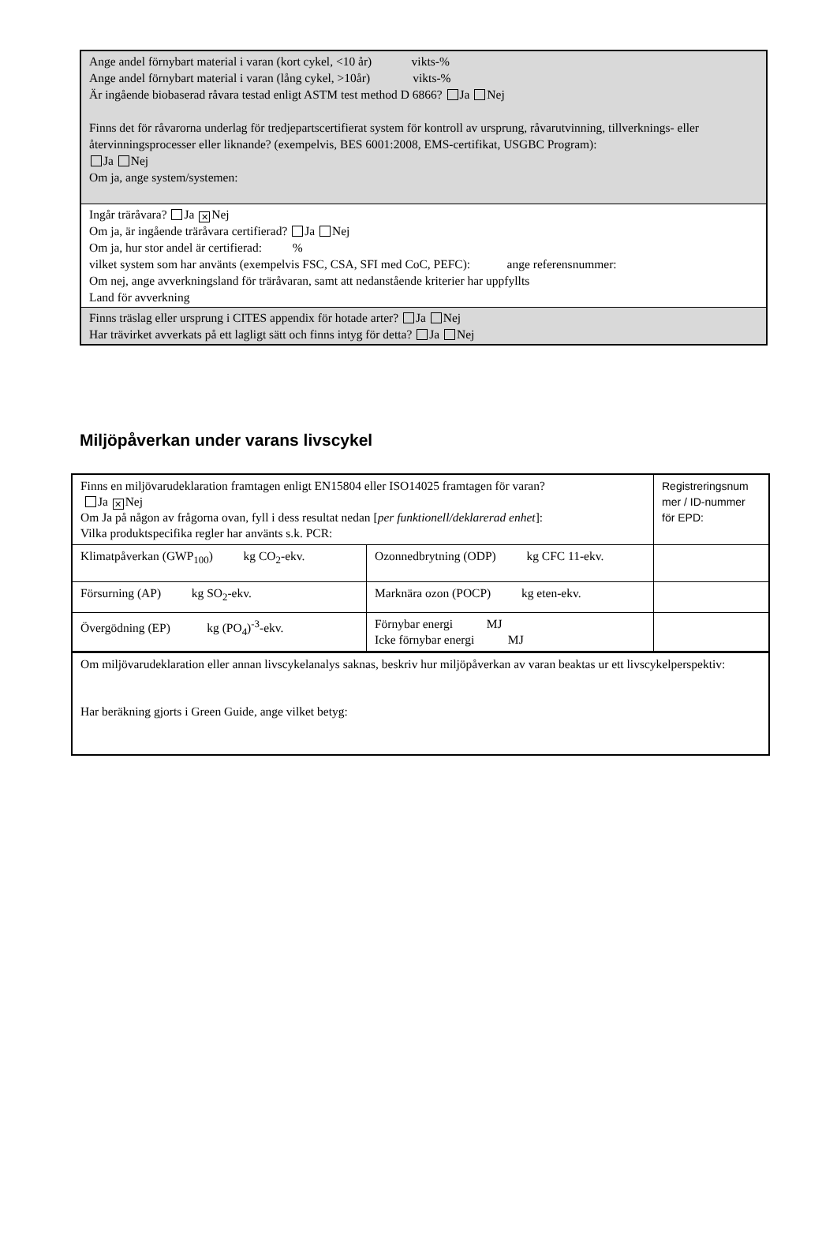| Ange andel förnybart material i varan (kort cykel, <10 år) vikts-% Ange andel förnybart material i varan (lång cykel, >10år) vikts-% Är ingående biobaserad råvara testad enligt ASTM test method D 6866? Ja Nej Finns det för råvarorna underlag för tredjepartscertifierat system för kontroll av ursprung, råvarutvinning, tillverknings- eller återvinningsprocesser eller liknande? (exempelvis, BES 6001:2008, EMS-certifikat, USGBC Program): Ja Nej Om ja, ange system/systemen: |
| Ingår träråvara? Ja ✕ Nej Om ja, är ingående träråvara certifierad? Ja Nej Om ja, hur stor andel är certifierad: % vilket system som har använts (exempelvis FSC, CSA, SFI med CoC, PEFC): ange referensnummer: Om nej, ange avverkningsland för träråvaran, samt att nedanstående kriterier har uppfyllts Land för avverkning |
| Finns träslag eller ursprung i CITES appendix för hotade arter? Ja Nej Har trävirket avverkats på ett lagligt sätt och finns intyg för detta? Ja Nej |
Miljöpåverkan under varans livscykel
| Finns en miljövarudeklaration framtagen enligt EN15804 eller ISO14025 framtagen för varan? Ja ✕ Nej Om Ja på någon av frågorna ovan, fyll i dess resultat nedan [ per funktionell/deklarerad enhet ]: Vilka produktspecifika regler har använts s.k. PCR: | | Registreringsnum mer / ID-nummer för EPD: |
| Klimatpåverkan (GWP<sub>100</sub>) kg CO<sub>2</sub>-ekv. | Ozonnedbrytning (ODP) kg CFC 11-ekv. | |
| Försurning (AP) kg SO<sub>2</sub>-ekv. | Marknära ozon (POCP) kg eten-ekv. | |
| Övergödning (EP) kg (PO<sub>4</sub>)<sup>-3</sup>-ekv. | Förnybar energi MJ Icke förnybar energi MJ | |
| Om miljövarudeklaration eller annan livscykelanalys saknas, beskriv hur miljöpåverkan av varan beaktas ur ett livscykelperspektiv: Har beräkning gjorts i Green Guide, ange vilket betyg: | | |